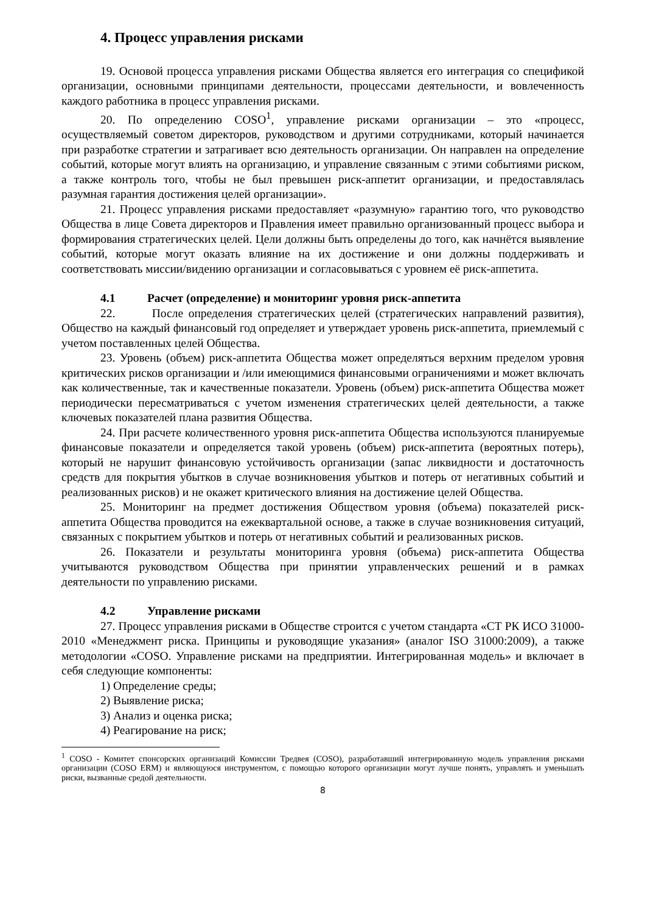4. Процесс управления рисками
19. Основой процесса управления рисками Общества является его интеграция со спецификой организации, основными принципами деятельности, процессами деятельности, и вовлеченность каждого работника в процесс управления рисками.
20. По определению COSO<sup>1</sup>, управление рисками организации – это «процесс, осуществляемый советом директоров, руководством и другими сотрудниками, который начинается при разработке стратегии и затрагивает всю деятельность организации. Он направлен на определение событий, которые могут влиять на организацию, и управление связанным с этими событиями риском, а также контроль того, чтобы не был превышен риск-аппетит организации, и предоставлялась разумная гарантия достижения целей организации».
21. Процесс управления рисками предоставляет «разумную» гарантию того, что руководство Общества в лице Совета директоров и Правления имеет правильно организованный процесс выбора и формирования стратегических целей. Цели должны быть определены до того, как начнётся выявление событий, которые могут оказать влияние на их достижение и они должны поддерживать и соответствовать миссии/видению организации и согласовываться с уровнем её риск-аппетита.
4.1 Расчет (определение) и мониторинг уровня риск-аппетита
22. После определения стратегических целей (стратегических направлений развития), Общество на каждый финансовый год определяет и утверждает уровень риск-аппетита, приемлемый с учетом поставленных целей Общества.
23. Уровень (объем) риск-аппетита Общества может определяться верхним пределом уровня критических рисков организации и /или имеющимися финансовыми ограничениями и может включать как количественные, так и качественные показатели. Уровень (объем) риск-аппетита Общества может периодически пересматриваться с учетом изменения стратегических целей деятельности, а также ключевых показателей плана развития Общества.
24. При расчете количественного уровня риск-аппетита Общества используются планируемые финансовые показатели и определяется такой уровень (объем) риск-аппетита (вероятных потерь), который не нарушит финансовую устойчивость организации (запас ликвидности и достаточность средств для покрытия убытков в случае возникновения убытков и потерь от негативных событий и реализованных рисков) и не окажет критического влияния на достижение целей Общества.
25. Мониторинг на предмет достижения Обществом уровня (объема) показателей риск-аппетита Общества проводится на ежеквартальной основе, а также в случае возникновения ситуаций, связанных с покрытием убытков и потерь от негативных событий и реализованных рисков.
26. Показатели и результаты мониторинга уровня (объема) риск-аппетита Общества учитываются руководством Общества при принятии управленческих решений и в рамках деятельности по управлению рисками.
4.2 Управление рисками
27. Процесс управления рисками в Обществе строится с учетом стандарта «СТ РК ИСО 31000-2010 «Менеджмент риска. Принципы и руководящие указания» (аналог ISO 31000:2009), а также методологии «COSO. Управление рисками на предприятии. Интегрированная модель» и включает в себя следующие компоненты:
1) Определение среды;
2) Выявление риска;
3) Анализ и оценка риска;
4) Реагирование на риск;
<sup>1</sup> COSO - Комитет спонсорских организаций Комиссии Тредвея (COSO), разработавший интегрированную модель управления рисками организации (COSO ERM) и являющуюся инструментом, с помощью которого организации могут лучше понять, управлять и уменьшать риски, вызванные средой деятельности.
8